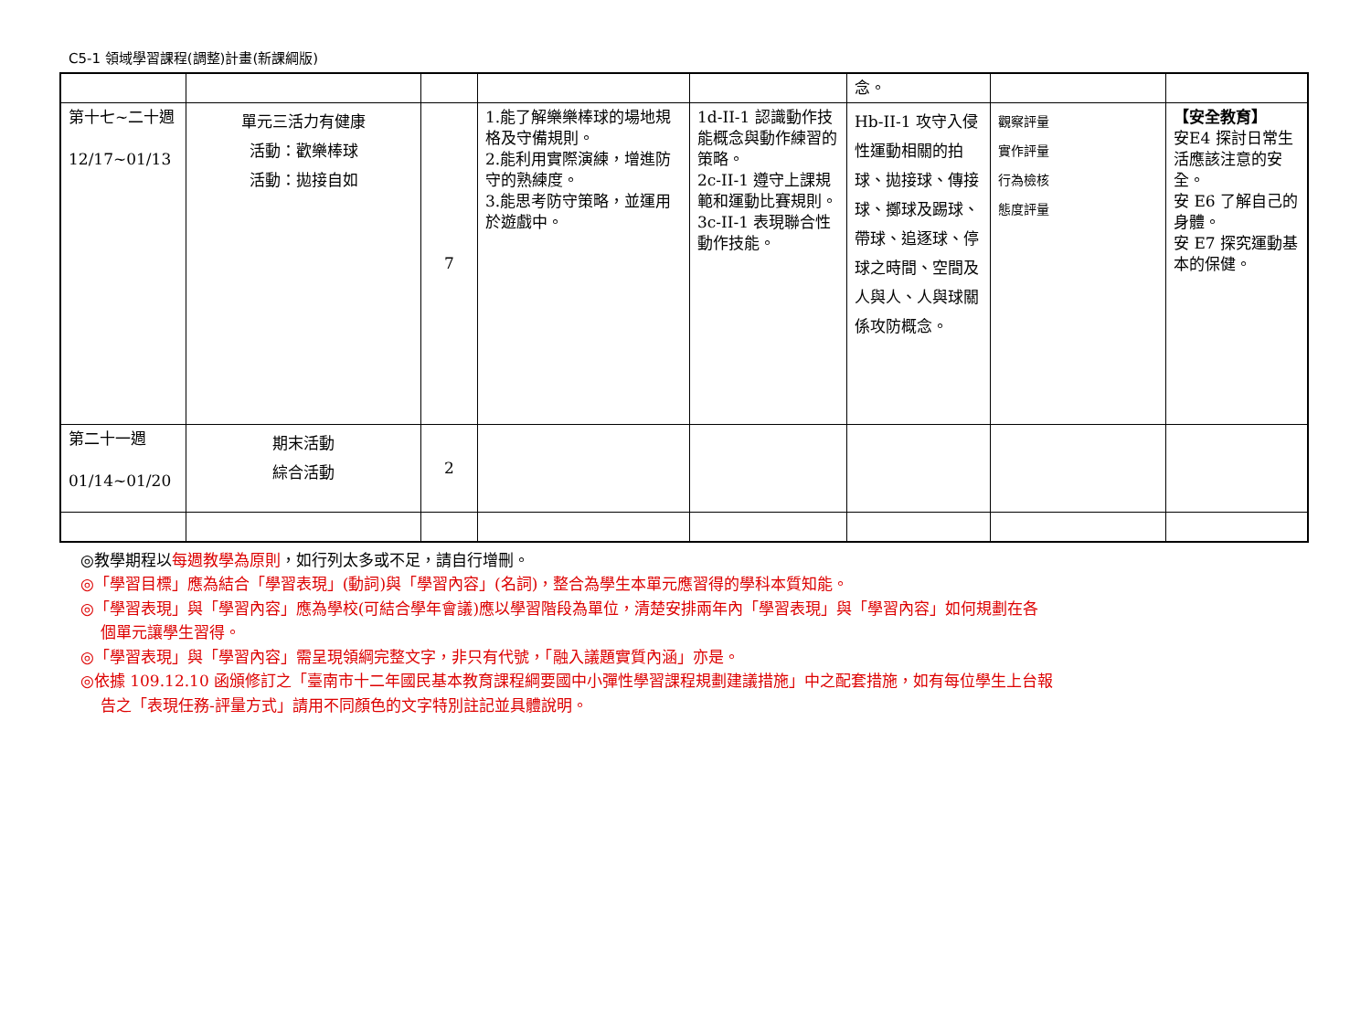C5-1 領域學習課程(調整)計畫(新課綱版)
| | | | | | 念。 | | |
| 第十七~二十週 12/17~01/13 | 單元三活力有健康 活動：歡樂棒球 活動：拋接自如 | 7 | 1.能了解樂樂棒球的場地規格及守備規則。 2.能利用實際演練，增進防守的熟練度。 3.能思考防守策略，並運用於遊戲中。 | 1d-II-1 認識動作技能概念與動作練習的策略。 2c-II-1 遵守上課規範和運動比賽規則。 3c-II-1 表現聯合性動作技能。 | Hb-II-1 攻守入侵性運動相關的拍球、拋接球、傳接球、擲球及踢球、帶球、追逐球、停球之時間、空間及人與人、人與球關係攻防概念。 | 觀察評量 實作評量 行為檢核 態度評量 | 【安全教育】 安E4 探討日常生活應該注意的安全。 安 E6 了解自己的身體。 安 E7 探究運動基本的保健。 |
| 第二十一週 01/14~01/20 | 期末活動 綜合活動 | 2 | | | | | |
◎教學期程以每週教學為原則，如行列太多或不足，請自行增刪。
◎「學習目標」應為結合「學習表現」(動詞)與「學習內容」(名詞)，整合為學生本單元應習得的學科本質知能。
◎「學習表現」與「學習內容」應為學校(可結合學年會議)應以學習階段為單位，清楚安排兩年內「學習表現」與「學習內容」如何規劃在各
個單元讓學生習得。
◎「學習表現」與「學習內容」需呈現領綱完整文字，非只有代號，「融入議題實質內涵」亦是。
◎依據 109.12.10 函頒修訂之「臺南市十二年國民基本教育課程綱要國中小彈性學習課程規劃建議措施」中之配套措施，如有每位學生上台報
告之「表現任務-評量方式」請用不同顏色的文字特別註記並具體說明。